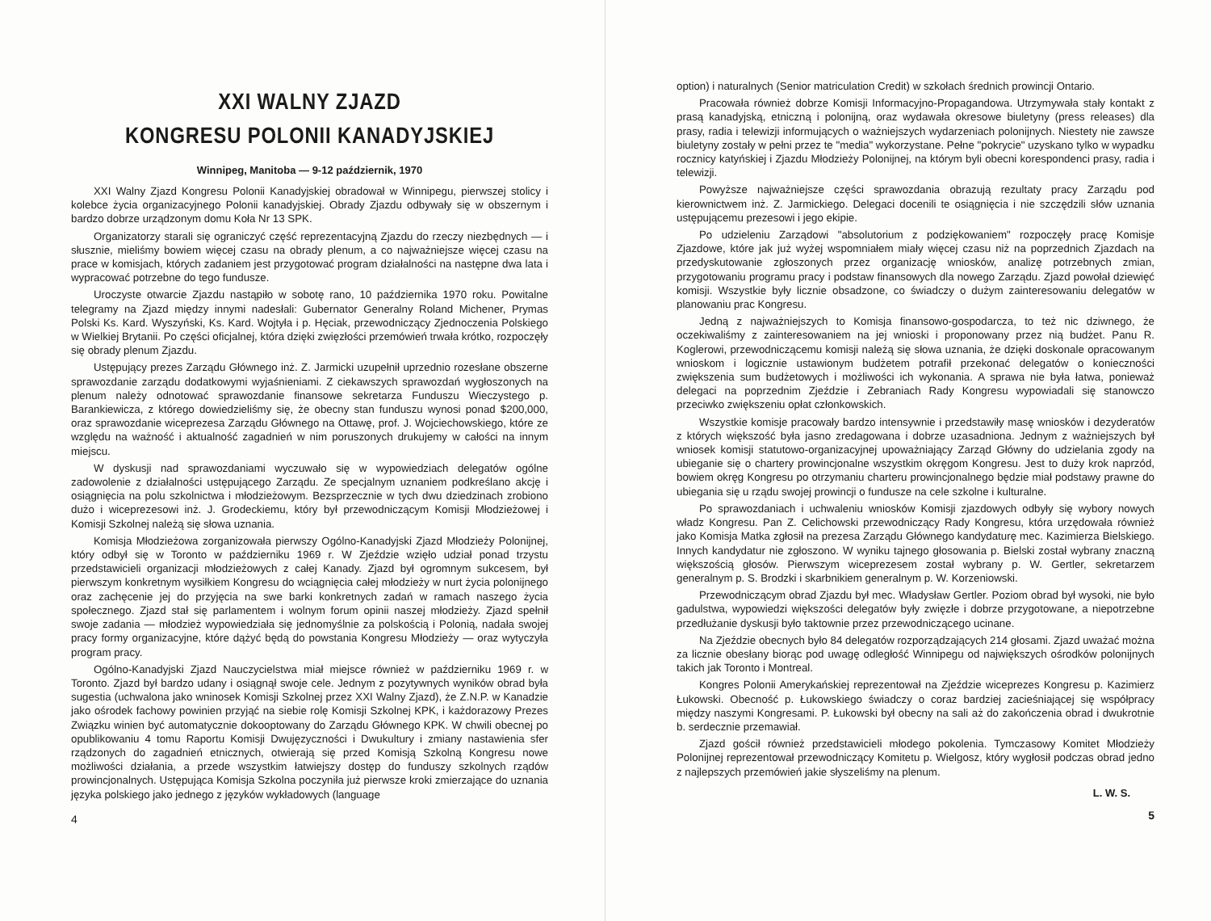XXI WALNY ZJAZD
KONGRESU POLONII KANADYJSKIEJ
Winnipeg, Manitoba — 9-12 październik, 1970
XXI Walny Zjazd Kongresu Polonii Kanadyjskiej obradował w Winnipegu, pierwszej stolicy i kolebce życia organizacyjnego Polonii kanadyjskiej. Obrady Zjazdu odbywały się w obszernym i bardzo dobrze urządzonym domu Koła Nr 13 SPK.
Organizatorzy starali się ograniczyć część reprezentacyjną Zjazdu do rzeczy niezbędnych — i słusznie, mieliśmy bowiem więcej czasu na obrady plenum, a co najważniejsze więcej czasu na prace w komisjach, których zadaniem jest przygotować program działalności na następne dwa lata i wypracować potrzebne do tego fundusze.
Uroczyste otwarcie Zjazdu nastąpiło w sobotę rano, 10 października 1970 roku. Powitalne telegramy na Zjazd między innymi nadesłali: Gubernator Generalny Roland Michener, Prymas Polski Ks. Kard. Wyszyński, Ks. Kard. Wojtyła i p. Hęciak, przewodniczący Zjednoczenia Polskiego w Wielkiej Brytanii. Po części oficjalnej, która dzięki zwięzłości przemówień trwała krótko, rozpoczęły się obrady plenum Zjazdu.
Ustępujący prezes Zarządu Głównego inż. Z. Jarmicki uzupełnił uprzednio rozesłane obszerne sprawozdanie zarządu dodatkowymi wyjaśnieniami. Z ciekawszych sprawozdań wygłoszonych na plenum należy odnotować sprawozdanie finansowe sekretarza Funduszu Wieczystego p. Barankiewicza, z którego dowiedzieliśmy się, że obecny stan funduszu wynosi ponad $200,000, oraz sprawozdanie wiceprezesa Zarządu Głównego na Ottawę, prof. J. Wojciechowskiego, które ze względu na ważność i aktualność zagadnień w nim poruszonych drukujemy w całości na innym miejscu.
W dyskusji nad sprawozdaniami wyczuwało się w wypowiedziach delegatów ogólne zadowolenie z działalności ustępującego Zarządu. Ze specjalnym uznaniem podkreślano akcję i osiągnięcia na polu szkolnictwa i młodzieżowym. Bezsprzecznie w tych dwu dziedzinach zrobiono dużo i wiceprezesowi inż. J. Grodeckiemu, który był przewodniczącym Komisji Młodzieżowej i Komisji Szkolnej należą się słowa uznania.
Komisja Młodzieżowa zorganizowała pierwszy Ogólno-Kanadyjski Zjazd Młodzieży Polonijnej, który odbył się w Toronto w październiku 1969 r. W Zjeździe wzięło udział ponad trzystu przedstawicieli organizacji młodzieżowych z całej Kanady. Zjazd był ogromnym sukcesem, był pierwszym konkretnym wysiłkiem Kongresu do wciągnięcia całej młodzieży w nurt życia polonijnego oraz zachęcenie jej do przyjęcia na swe barki konkretnych zadań w ramach naszego życia społecznego. Zjazd stał się parlamentem i wolnym forum opinii naszej młodzieży. Zjazd spełnił swoje zadania — młodzież wypowiedziała się jednomyślnie za polskością i Polonią, nadała swojej pracy formy organizacyjne, które dążyć będą do powstania Kongresu Młodzieży — oraz wytyczyła program pracy.
Ogólno-Kanadyjski Zjazd Nauczycielstwa miał miejsce również w październiku 1969 r. w Toronto. Zjazd był bardzo udany i osiągnął swoje cele. Jednym z pozytywnych wyników obrad była sugestia (uchwalona jako wninosek Komisji Szkolnej przez XXI Walny Zjazd), że Z.N.P. w Kanadzie jako ośrodek fachowy powinien przyjąć na siebie rolę Komisji Szkolnej KPK, i każdorazowy Prezes Związku winien być automatycznie dokooptowany do Zarządu Głównego KPK. W chwili obecnej po opublikowaniu 4 tomu Raportu Komisji Dwujęzyczności i Dwukultury i zmiany nastawienia sfer rządzonych do zagadnień etnicznych, otwierają się przed Komisją Szkolną Kongresu nowe możliwości działania, a przede wszystkim łatwiejszy dostęp do funduszy szkolnych rządów prowincjonalnych. Ustępująca Komisja Szkolna poczyniła już pierwsze kroki zmierzające do uznania języka polskiego jako jednego z języków wykładowych (language
4
option) i naturalnych (Senior matriculation Credit) w szkołach średnich prowincji Ontario.
Pracowała również dobrze Komisji Informacyjno-Propagandowa. Utrzymywała stały kontakt z prasą kanadyjską, etniczną i polonijną, oraz wydawała okresowe biuletyny (press releases) dla prasy, radia i telewizji informujących o ważniejszych wydarzeniach polonijnych. Niestety nie zawsze biuletyny zostały w pełni przez te "media" wykorzystane. Pełne "pokrycie" uzyskano tylko w wypadku rocznicy katyńskiej i Zjazdu Młodzieży Polonijnej, na którym byli obecni korespondenci prasy, radia i telewizji.
Powyższe najważniejsze części sprawozdania obrazują rezultaty pracy Zarządu pod kierownictwem inż. Z. Jarmickiego. Delegaci docenili te osiągnięcia i nie szczędzili słów uznania ustępującemu prezesowi i jego ekipie.
Po udzieleniu Zarządowi "absolutorium z podziękowaniem" rozpoczęły pracę Komisje Zjazdowe, które jak już wyżej wspomniałem miały więcej czasu niż na poprzednich Zjazdach na przedyskutowanie zgłoszonych przez organizację wniosków, analizę potrzebnych zmian, przygotowaniu programu pracy i podstaw finansowych dla nowego Zarządu. Zjazd powołał dziewięć komisji. Wszystkie były licznie obsadzone, co świadczy o dużym zainteresowaniu delegatów w planowaniu prac Kongresu.
Jedną z najważniejszych to Komisja finansowo-gospodarcza, to też nic dziwnego, że oczekiwaliśmy z zainteresowaniem na jej wnioski i proponowany przez nią budżet. Panu R. Koglerowi, przewodniczącemu komisji należą się słowa uznania, że dzięki doskonale opracowanym wnioskom i logicznie ustawionym budżetem potrafił przekonać delegatów o konieczności zwiększenia sum budżetowych i możliwości ich wykonania. A sprawa nie była łatwa, ponieważ delegaci na poprzednim Zjeździe i Zebraniach Rady Kongresu wypowiadali się stanowczo przeciwko zwiększeniu opłat członkowskich.
Wszystkie komisje pracowały bardzo intensywnie i przedstawiły masę wniosków i dezyderatów z których większość była jasno zredagowana i dobrze uzasadniona. Jednym z ważniejszych był wniosek komisji statutowo-organizacyjnej upoważniający Zarząd Główny do udzielania zgody na ubieganie się o chartery prowincjonalne wszystkim okręgom Kongresu. Jest to duży krok naprzód, bowiem okręg Kongresu po otrzymaniu charteru prowincjonalnego będzie miał podstawy prawne do ubiegania się u rządu swojej prowincji o fundusze na cele szkolne i kulturalne.
Po sprawozdaniach i uchwaleniu wniosków Komisji zjazdowych odbyły się wybory nowych władz Kongresu. Pan Z. Celichowski przewodniczący Rady Kongresu, która urzędowała również jako Komisja Matka zgłosił na prezesa Zarządu Głównego kandydaturę mec. Kazimierza Bielskiego. Innych kandydatur nie zgłoszono. W wyniku tajnego głosowania p. Bielski został wybrany znaczną większością głosów. Pierwszym wiceprezesem został wybrany p. W. Gertler, sekretarzem generalnym p. S. Brodzki i skarbnikiem generalnym p. W. Korzeniowski.
Przewodniczącym obrad Zjazdu był mec. Władysław Gertler. Poziom obrad był wysoki, nie było gadulstwa, wypowiedzi większości delegatów były zwięzłe i dobrze przygotowane, a niepotrzebne przedłużanie dyskusji było taktownie przez przewodniczącego ucinane.
Na Zjeździe obecnych było 84 delegatów rozporządzających 214 głosami. Zjazd uważać można za licznie obesłany biorąc pod uwagę odległość Winnipegu od największych ośrodków polonijnych takich jak Toronto i Montreal.
Kongres Polonii Amerykańskiej reprezentował na Zjeździe wiceprezes Kongresu p. Kazimierz Łukowski. Obecność p. Łukowskiego świadczy o coraz bardziej zacieśniającej się współpracy między naszymi Kongresami. P. Łukowski był obecny na sali aż do zakończenia obrad i dwukrotnie b. serdecznie przemawiał.
Zjazd gościł również przedstawicieli młodego pokolenia. Tymczasowy Komitet Młodzieży Polonijnej reprezentował przewodniczący Komitetu p. Wielgosz, który wygłosił podczas obrad jedno z najlepszych przemówień jakie słyszeliśmy na plenum.
L. W. S.
5